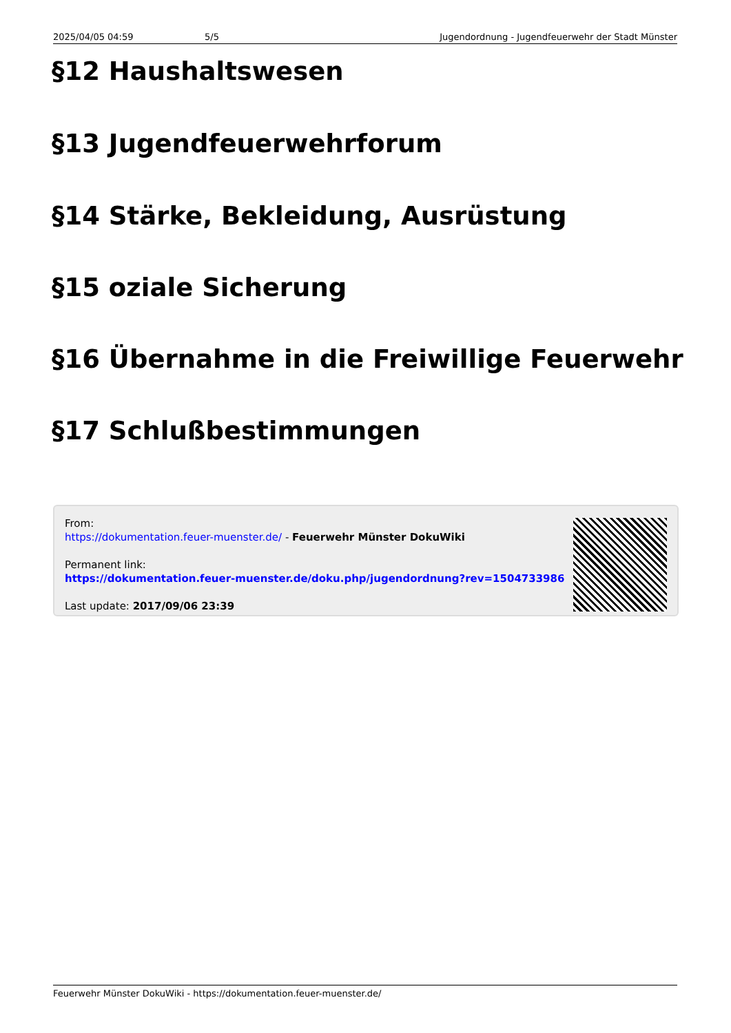2025/04/05 04:59 5/5 Jugendordnung - Jugendfeuerwehr der Stadt Münster
§12 Haushaltswesen
§13 Jugendfeuerwehrforum
§14 Stärke, Bekleidung, Ausrüstung
§15 oziale Sicherung
§16 Übernahme in die Freiwillige Feuerwehr
§17 Schlußbestimmungen
From:
https://dokumentation.feuer-muenster.de/ - Feuerwehr Münster DokuWiki
Permanent link:
https://dokumentation.feuer-muenster.de/doku.php/jugendordnung?rev=1504733986
Last update: 2017/09/06 23:39
Feuerwehr Münster DokuWiki - https://dokumentation.feuer-muenster.de/